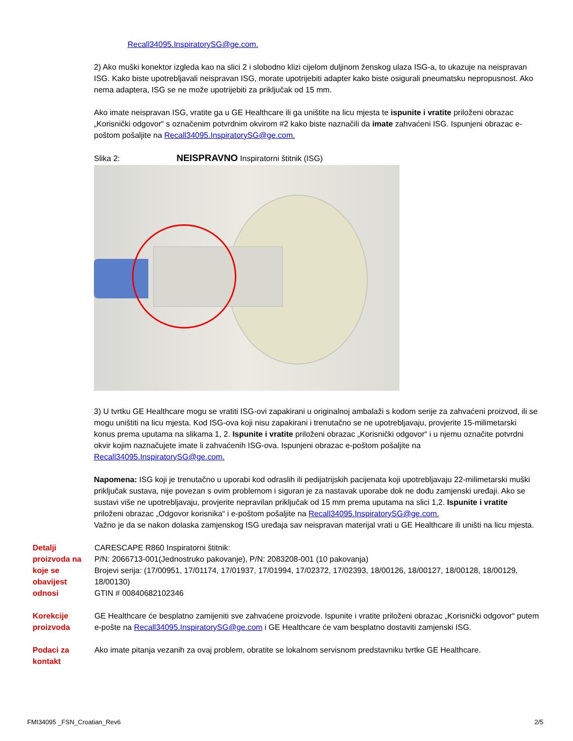Recall34095.InspiratorySG@ge.com.
2) Ako muški konektor izgleda kao na slici 2 i slobodno klizi cijelom duljinom ženskog ulaza ISG-a, to ukazuje na neispravan ISG. Kako biste upotrebljavali neispravan ISG, morate upotrijebiti adapter kako biste osigurali pneumatsku nepropusnost. Ako nema adaptera, ISG se ne može upotrijebiti za priključak od 15 mm.
Ako imate neispravan ISG, vratite ga u GE Healthcare ili ga uništite na licu mjesta te ispunite i vratite priloženi obrazac „Korisnički odgovor“ s označenim potvrdnim okvirom #2 kako biste naznačili da imate zahvaćeni ISG. Ispunjeni obrazac e-poštom pošaljite na Recall34095.InspiratorySG@ge.com.
Slika 2: NEISPRAVNO Inspiratorni štitnik (ISG)
3) U tvrtku GE Healthcare mogu se vratiti ISG-ovi zapakirani u originalnoj ambalaži s kodom serije za zahvaćeni proizvod, ili se mogu uništiti na licu mjesta. Kod ISG-ova koji nisu zapakirani i trenutačno se ne upotrebljavaju, provjerite 15-milimetarski konus prema uputama na slikama 1, 2. Ispunite i vratite priloženi obrazac „Korisnički odgovor“ i u njemu označite potvrdni okvir kojim naznačujete imate li zahvaćenih ISG-ova. Ispunjeni obrazac e-poštom pošaljite na Recall34095.InspiratorySG@ge.com.
Napomena: ISG koji je trenutačno u uporabi kod odraslih ili pedijatrijskih pacijenata koji upotrebljavaju 22-milimetarski muški priključak sustava, nije povezan s ovim problemom i siguran je za nastavak uporabe dok ne dođu zamjenski uređaji. Ako se sustavi više ne upotrebljavaju, provjerite nepravilan priključak od 15 mm prema uputama na slici 1,2. Ispunite i vratite priloženi obrazac „Odgovor korisnika“ i e-poštom pošaljite na Recall34095.InspiratorySG@ge.com.
Važno je da se nakon dolaska zamjenskog ISG uređaja sav neispravan materijal vrati u GE Healthcare ili uništi na licu mjesta.
Detalji proizvoda na koje se obavijest odnosi
CARESCAPE R860 Inspiratorni štitnik:
P/N: 2066713-001(Jednostruko pakovanje), P/N: 2083208-001 (10 pakovanja)
Brojevi serija: (17/00951, 17/01174, 17/01937, 17/01994, 17/02372, 17/02393, 18/00126, 18/00127, 18/00128, 18/00129, 18/00130)
GTIN # 00840682102346
Korekcije proizvoda
GE Healthcare će besplatno zamijeniti sve zahvaćene proizvode. Ispunite i vratite priloženi obrazac „Korisnički odgovor“ putem e-pošte na Recall34095.InspiratorySG@ge.com i GE Healthcare će vam besplatno dostaviti zamjenski ISG.
Podaci za kontakt
Ako imate pitanja vezanih za ovaj problem, obratite se lokalnom servisnom predstavniku tvrtke GE Healthcare.
FMI34095 _FSN_Croatian_Rev6 2/5